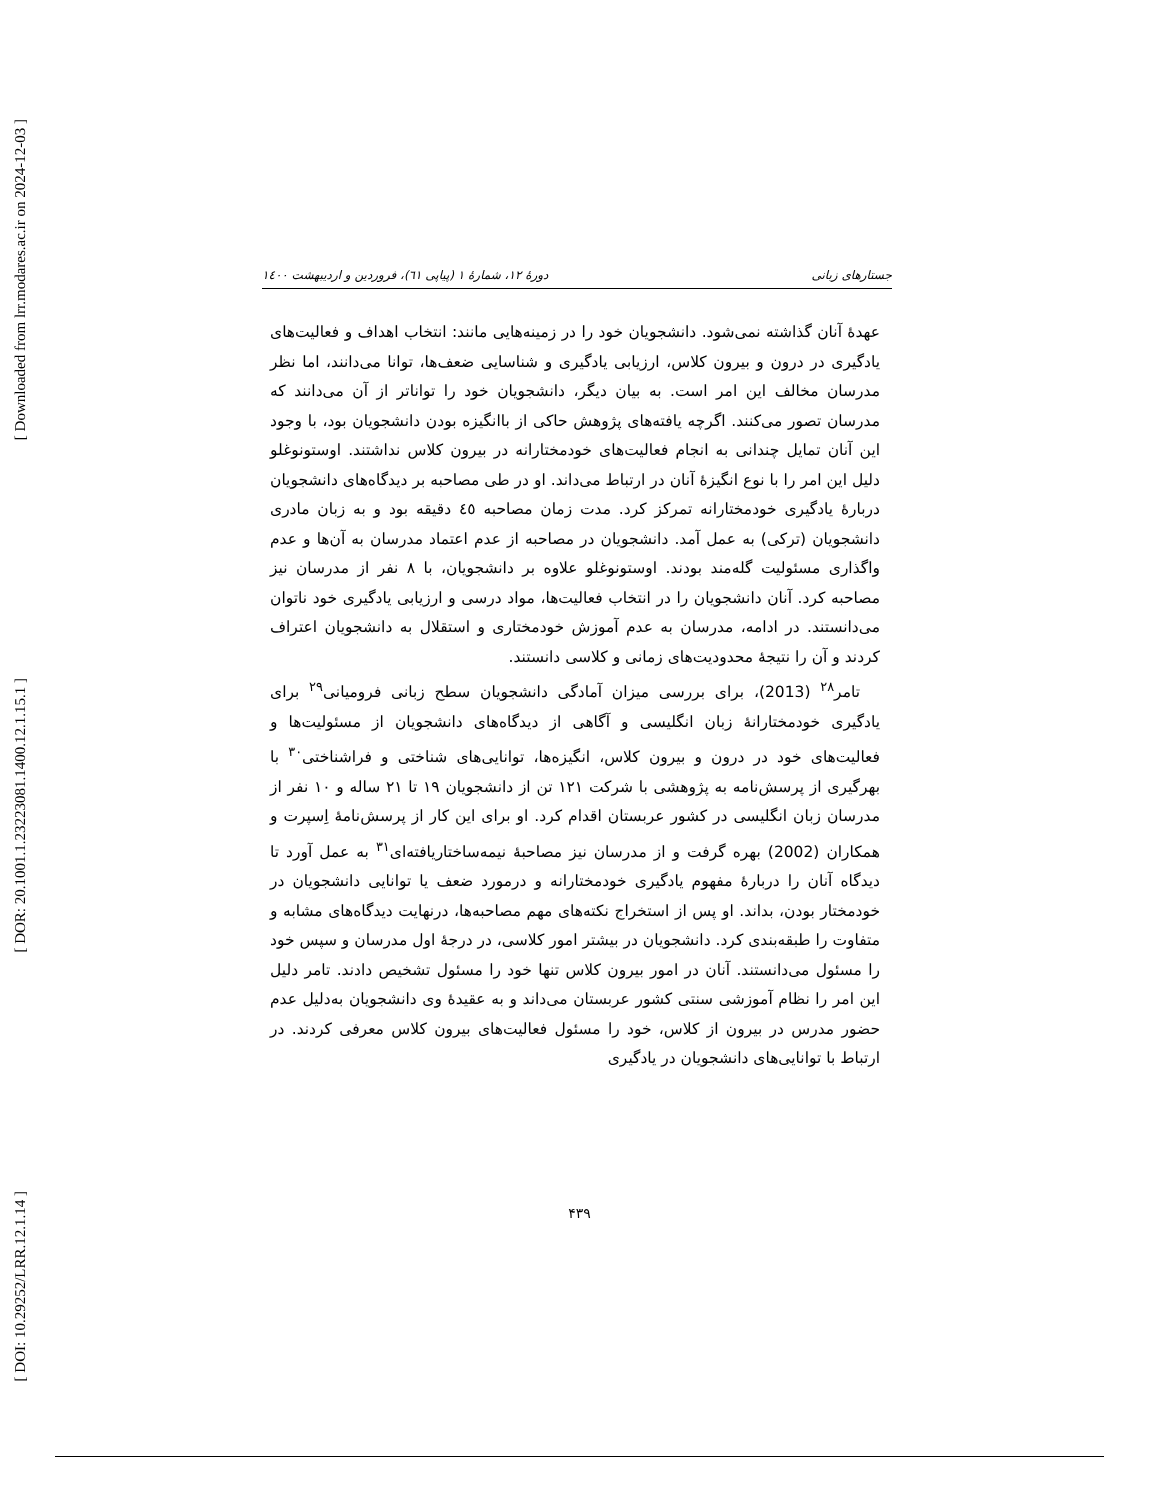[ Downloaded from lrr.modares.ac.ir on 2024-12-03 ]
[ DOR: 20.1001.1.23223081.1400.12.1.15.1 ]
[ DOI: 10.29252/LRR.12.1.14 ]
جستارهای زبانی دورهٔ ۱۲، شمارهٔ ۱ (پیاپی ٦۱)، فروردین و اردیبهشت ۱٤۰۰
عهدهٔ آنان گذاشته نمی‌شود. دانشجویان خود را در زمینه‌هایی مانند: انتخاب اهداف و فعالیت‌های یادگیری در درون و بیرون کلاس، ارزیابی یادگیری و شناسایی ضعف‌ها، توانا می‌دانند، اما نظر مدرسان مخالف این امر است. به بیان دیگر، دانشجویان خود را تواناتر از آن می‌دانند که مدرسان تصور می‌کنند. اگرچه یافته‌های پژوهش حاکی از باانگیزه بودن دانشجویان بود، با وجود این آنان تمایل چندانی به انجام فعالیت‌های خودمختارانه در بیرون کلاس نداشتند. اوستونوغلو دلیل این امر را با نوع انگیزهٔ آنان در ارتباط می‌داند. او در طی مصاحبه بر دیدگاه‌های دانشجویان دربارهٔ یادگیری خودمختارانه تمرکز کرد. مدت زمان مصاحبه ٤٥ دقیقه بود و به زبان مادری دانشجویان (ترکی) به عمل آمد. دانشجویان در مصاحبه از عدم اعتماد مدرسان به آن‌ها و عدم واگذاری مسئولیت گله‌مند بودند. اوستونوغلو علاوه بر دانشجویان، با ۸ نفر از مدرسان نیز مصاحبه کرد. آنان دانشجویان را در انتخاب فعالیت‌ها، مواد درسی و ارزیابی یادگیری خود ناتوان می‌دانستند. در ادامه، مدرسان به عدم آموزش خودمختاری و استقلال به دانشجویان اعتراف کردند و آن را نتیجهٔ محدودیت‌های زمانی و کلاسی دانستند.
تامر<sup>۲۸</sup> (2013)، برای بررسی میزان آمادگی دانشجویان سطح زبانی فرومیانی<sup>۲۹</sup> برای یادگیری خودمختارانهٔ زبان انگلیسی و آگاهی از دیدگاه‌های دانشجویان از مسئولیت‌ها و فعالیت‌های خود در درون و بیرون کلاس، انگیزه‌ها، توانایی‌های شناختی و فراشناختی<sup>۳۰</sup> با بهرگیری از پرسش‌نامه به پژوهشی با شرکت ۱۲۱ تن از دانشجویان ۱۹ تا ۲۱ ساله و ۱۰ نفر از مدرسان زبان انگلیسی در کشور عربستان اقدام کرد. او برای این کار از پرسش‌نامهٔ اِسپرت و همکاران (2002) بهره گرفت و از مدرسان نیز مصاحبهٔ نیمه‌ساختاریافته‌ای<sup>۳۱</sup> به عمل آورد تا دیدگاه آنان را دربارهٔ مفهوم یادگیری خودمختارانه و درمورد ضعف یا توانایی دانشجویان در خودمختار بودن، بداند. او پس از استخراج نکته‌های مهم مصاحبه‌ها، درنهایت دیدگاه‌های مشابه و متفاوت را طبقه‌بندی کرد. دانشجویان در بیشتر امور کلاسی، در درجهٔ اول مدرسان و سپس خود را مسئول می‌دانستند. آنان در امور بیرون کلاس تنها خود را مسئول تشخیص دادند. تامر دلیل این امر را نظام آموزشی سنتی کشور عربستان می‌داند و به عقیدهٔ وی دانشجویان به‌دلیل عدم حضور مدرس در بیرون از کلاس، خود را مسئول فعالیت‌های بیرون کلاس معرفی کردند. در ارتباط با توانایی‌های دانشجویان در یادگیری
۴۳۹